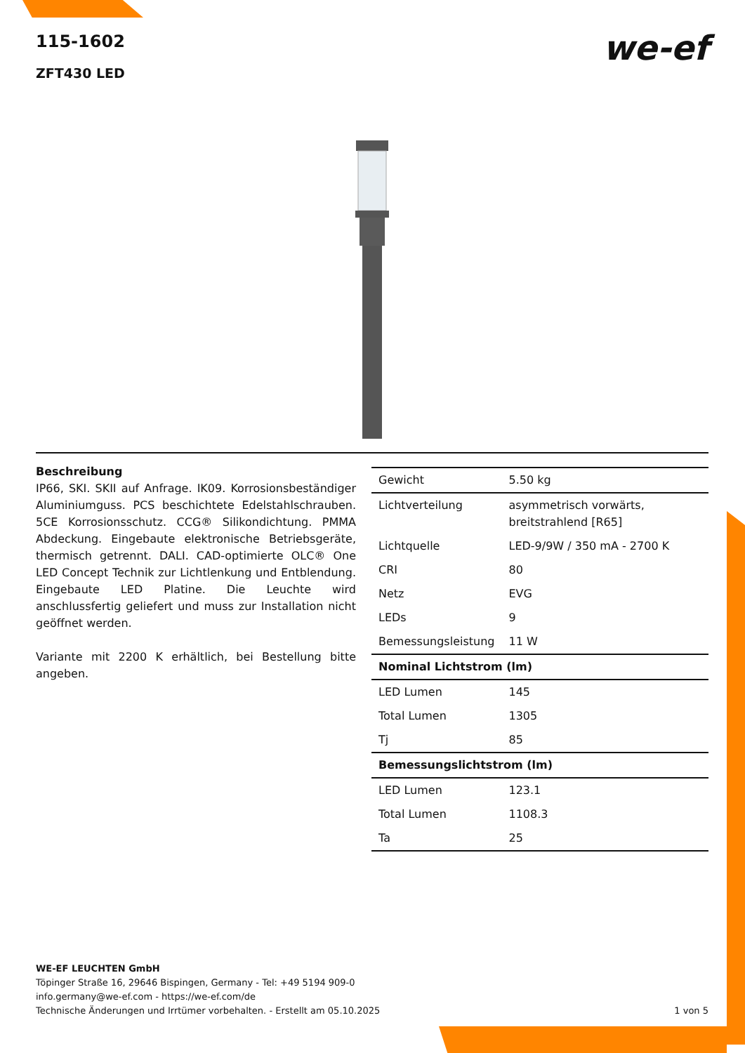115-1602
ZFT430 LED
we-ef
Beschreibung
IP66, SKI. SKII auf Anfrage. IK09. Korrosionsbeständiger Aluminiumguss. PCS beschichtete Edelstahlschrauben. 5CE Korrosionsschutz. CCG® Silikondichtung. PMMA Abdeckung. Eingebaute elektronische Betriebsgeräte, thermisch getrennt. DALI. CAD-optimierte OLC® One LED Concept Technik zur Lichtlenkung und Entblendung. Eingebaute LED Platine. Die Leuchte wird anschlussfertig geliefert und muss zur Installation nicht geöffnet werden.
Variante mit 2200 K erhältlich, bei Bestellung bitte angeben.
| Gewicht | 5.50 kg |
| Lichtverteilung | asymmetrisch vorwärts, breitstrahlend [R65] |
| Lichtquelle | LED-9/9W / 350 mA - 2700 K |
| CRI | 80 |
| Netz | EVG |
| LEDs | 9 |
| Bemessungsleistung | 11 W |
| Nominal Lichtstrom (lm) | |
| LED Lumen | 145 |
| Total Lumen | 1305 |
| Tj | 85 |
| Bemessungslichtstrom (lm) | |
| LED Lumen | 123.1 |
| Total Lumen | 1108.3 |
| Ta | 25 |
WE-EF LEUCHTEN GmbH
Töpinger Straße 16, 29646 Bispingen, Germany - Tel: +49 5194 909-0
info.germany@we-ef.com - https://we-ef.com/de
Technische Änderungen und Irrtümer vorbehalten. - Erstellt am 05.10.2025 1 von 5